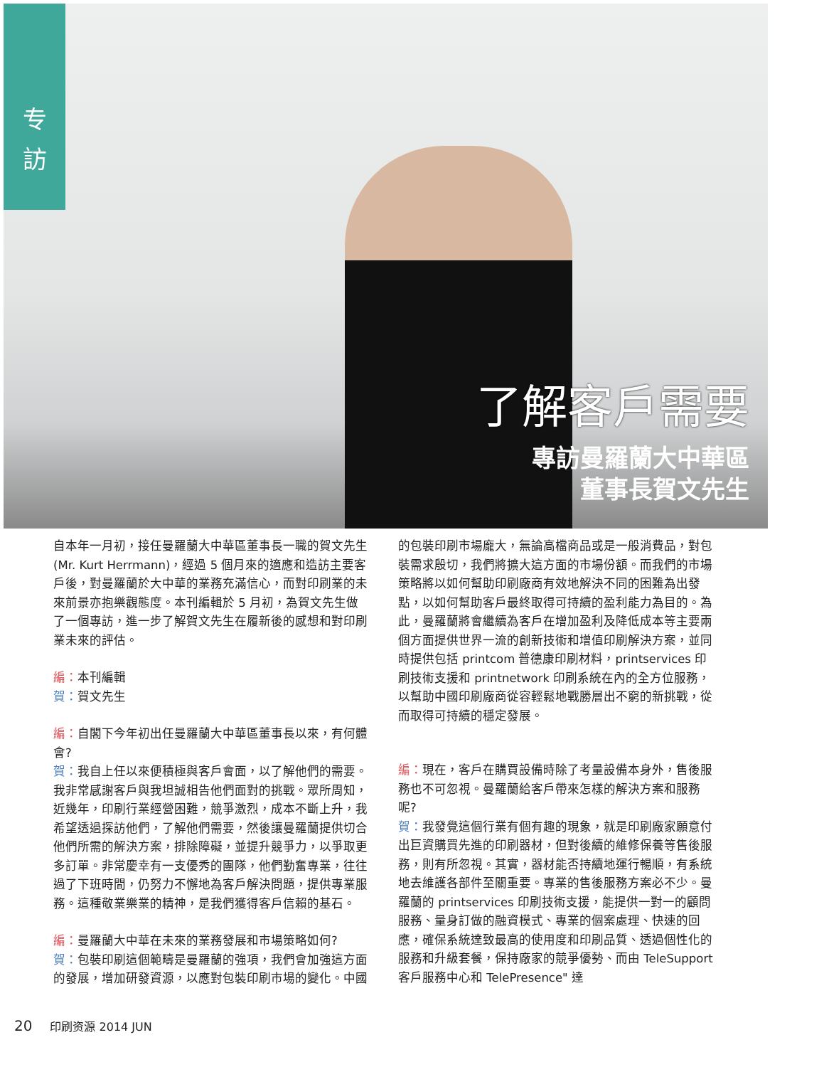专
訪
了解客戶需要
專訪曼羅蘭大中華區
董事長賀文先生
自本年一月初，接任曼羅蘭大中華區董事長一職的賀文先生(Mr. Kurt Herrmann)，經過 5 個月來的適應和造訪主要客戶後，對曼羅蘭於大中華的業務充滿信心，而對印刷業的未來前景亦抱樂觀態度。本刊編輯於 5 月初，為賀文先生做了一個專訪，進一步了解賀文先生在履新後的感想和對印刷業未來的評估。
編：本刊編輯
賀：賀文先生
編：自閣下今年初出任曼羅蘭大中華區董事長以來，有何體會?
賀：我自上任以來便積極與客戶會面，以了解他們的需要。我非常感謝客戶與我坦誠相告他們面對的挑戰。眾所周知，近幾年，印刷行業經營困難，競爭激烈，成本不斷上升，我希望透過探訪他們，了解他們需要，然後讓曼羅蘭提供切合他們所需的解決方案，排除障礙，並提升競爭力，以爭取更多訂單。非常慶幸有一支優秀的團隊，他們勤奮專業，往往過了下班時間，仍努力不懈地為客戶解決問題，提供專業服務。這種敬業樂業的精神，是我們獲得客戶信賴的基石。
編：曼羅蘭大中華在未來的業務發展和市場策略如何?
賀：包裝印刷這個範疇是曼羅蘭的強項，我們會加強這方面的發展，增加研發資源，以應對包裝印刷市場的變化。中國
的包裝印刷市場龐大，無論高檔商品或是一般消費品，對包裝需求殷切，我們將擴大這方面的市場份額。而我們的市場策略將以如何幫助印刷廠商有效地解決不同的困難為出發點，以如何幫助客戶最終取得可持續的盈利能力為目的。為此，曼羅蘭將會繼續為客戶在增加盈利及降低成本等主要兩個方面提供世界一流的創新技術和增值印刷解決方案，並同時提供包括 printcom 普德康印刷材料，printservices 印刷技術支援和 printnetwork 印刷系統在內的全方位服務，以幫助中國印刷廠商從容輕鬆地戰勝層出不窮的新挑戰，從而取得可持續的穩定發展。
編：現在，客戶在購買設備時除了考量設備本身外，售後服務也不可忽視。曼羅蘭給客戶帶來怎樣的解決方案和服務呢?
賀：我發覺這個行業有個有趣的現象，就是印刷廠家願意付出巨資購買先進的印刷器材，但對後續的維修保養等售後服務，則有所忽視。其實，器材能否持續地運行暢順，有系統地去維護各部件至關重要。專業的售後服務方案必不少。曼羅蘭的 printservices 印刷技術支援，能提供一對一的顧問服務、量身訂做的融資模式、專業的個案處理、快速的回應，確保系統達致最高的使用度和印刷品質、透過個性化的服務和升級套餐，保持廠家的競爭優勢、而由 TeleSupport 客戶服務中心和 TelePresence" 達
20 印刷资源 2014 JUN